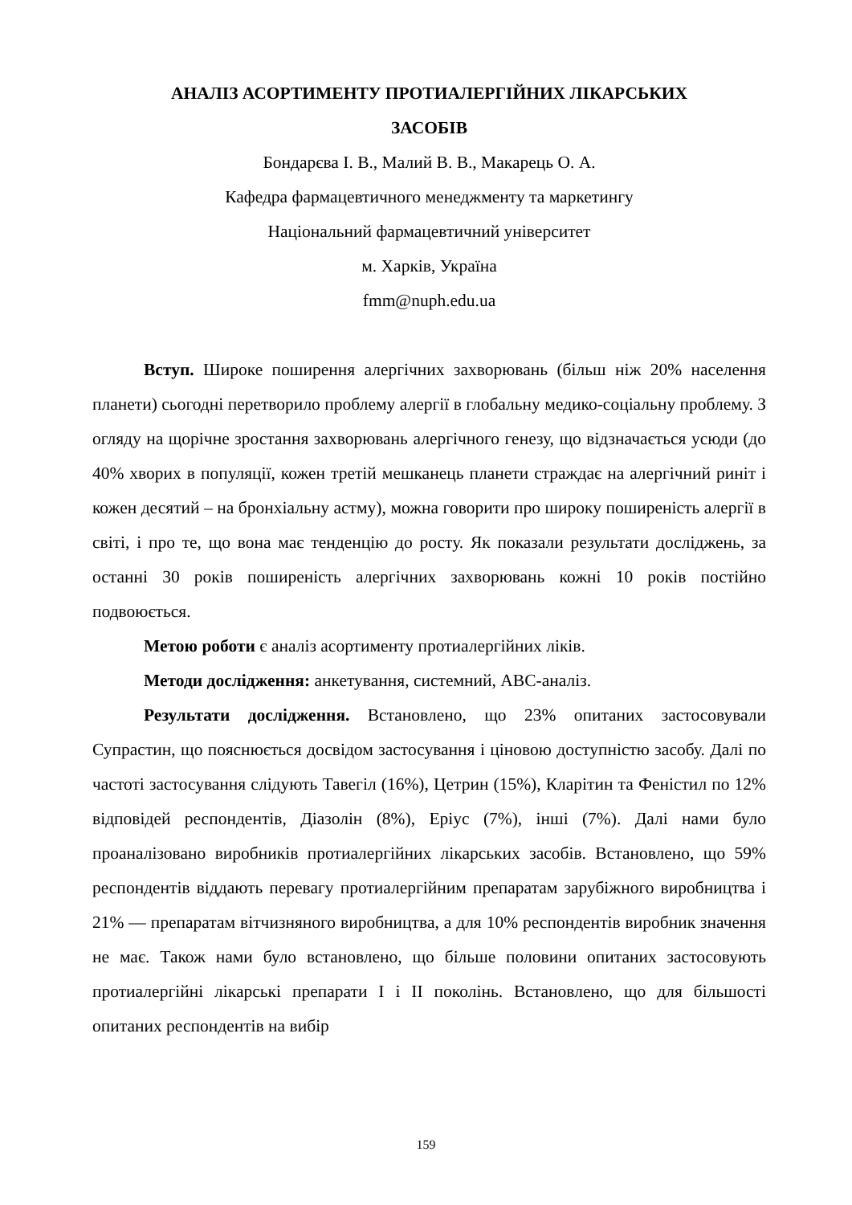АНАЛІЗ АСОРТИМЕНТУ ПРОТИАЛЕРГІЙНИХ ЛІКАРСЬКИХ
ЗАСОБІВ
Бондарєва І. В., Малий В. В., Макарець О. А.
Кафедра фармацевтичного менеджменту та маркетингу
Національний фармацевтичний університет
м. Харків, Україна
fmm@nuph.edu.ua
Вступ. Широке поширення алергічних захворювань (більш ніж 20% населення планети) сьогодні перетворило проблему алергії в глобальну медико-соціальну проблему. З огляду на щорічне зростання захворювань алергічного генезу, що відзначається усюди (до 40% хворих в популяції, кожен третій мешканець планети страждає на алергічний риніт і кожен десятий – на бронхіальну астму), можна говорити про широку поширеність алергії в світі, і про те, що вона має тенденцію до росту. Як показали результати досліджень, за останні 30 років поширеність алергічних захворювань кожні 10 років постійно подвоюється.
Метою роботи є аналіз асортименту протиалергійних ліків.
Методи дослідження: анкетування, системний, АВС-аналіз.
Результати дослідження. Встановлено, що 23% опитаних застосовували Супрастин, що пояснюється досвідом застосування і ціновою доступністю засобу. Далі по частоті застосування слідують Тавегіл (16%), Цетрин (15%), Кларітин та Феністил по 12% відповідей респондентів, Діазолін (8%), Еріус (7%), інші (7%). Далі нами було проаналізовано виробників протиалергійних лікарських засобів. Встановлено, що 59% респондентів віддають перевагу протиалергійним препаратам зарубіжного виробництва і 21% — препаратам вітчизняного виробництва, а для 10% респондентів виробник значення не має. Також нами було встановлено, що більше половини опитаних застосовують протиалергійні лікарські препарати І і ІІ поколінь. Встановлено, що для більшості опитаних респондентів на вибір
159